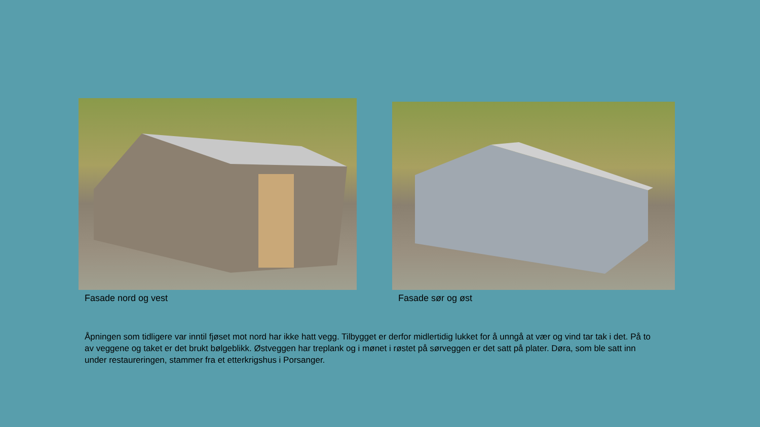Fasade nord og vest
Fasade sør og øst
Åpningen som tidligere var inntil fjøset mot nord har ikke hatt vegg. Tilbygget er derfor midlertidig lukket for å unngå at vær og vind tar tak i det. På to av veggene og taket er det brukt bølgeblikk. Østveggen har treplank og i mønet i røstet på sørveggen er det satt på plater. Døra, som ble satt inn under restaureringen, stammer fra et etterkrigshus i Porsanger.